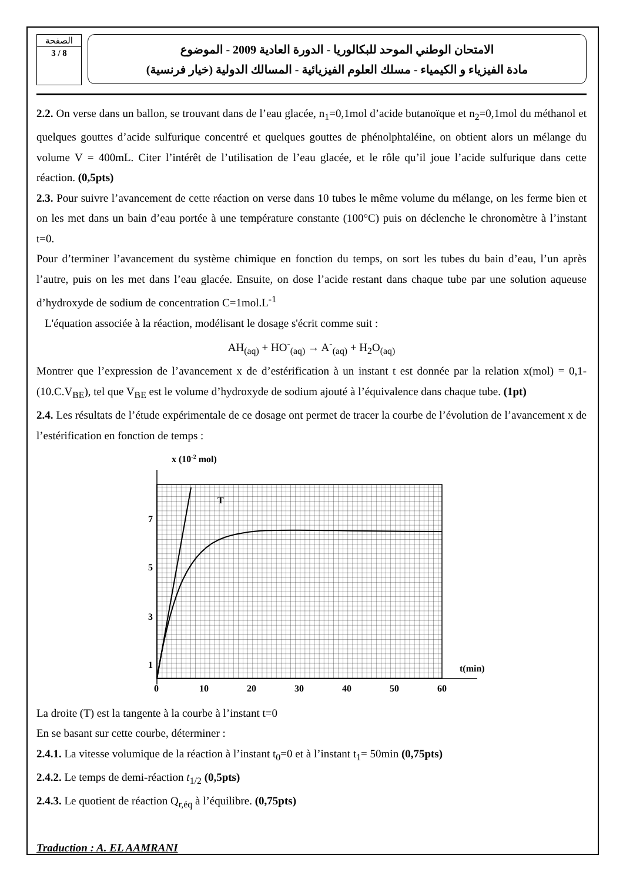الصفحة
3 / 8
الامتحان الوطني الموحد للبكالوريا - الدورة العادية 2009 - الموضوع
مادة الفيزياء و الكيمياء - مسلك العلوم الفيزيائية - المسالك الدولية (خيار فرنسية)
2.2. On verse dans un ballon, se trouvant dans de l’eau glacée, n<sub>1</sub>=0,1mol d’acide butanoïque et n<sub>2</sub>=0,1mol du méthanol et quelques gouttes d’acide sulfurique concentré et quelques gouttes de phénolphtaléine, on obtient alors un mélange du volume V = 400mL. Citer l’intérêt de l’utilisation de l’eau glacée, et le rôle qu’il joue l’acide sulfurique dans cette réaction. (0,5pts)
2.3. Pour suivre l’avancement de cette réaction on verse dans 10 tubes le même volume du mélange, on les ferme bien et on les met dans un bain d’eau portée à une température constante (100°C) puis on déclenche le chronomètre à l’instant t=0.
Pour d’terminer l’avancement du système chimique en fonction du temps, on sort les tubes du bain d’eau, l’un après l’autre, puis on les met dans l’eau glacée. Ensuite, on dose l’acide restant dans chaque tube par une solution aqueuse d’hydroxyde de sodium de concentration C=1mol.L<sup>-1</sup>
L'équation associée à la réaction, modélisant le dosage s'écrit comme suit :
AH<sub>(aq)</sub> + HO<sup>-</sup><sub>(aq)</sub> → A<sup>-</sup><sub>(aq)</sub> + H<sub>2</sub>O<sub>(aq)</sub>
Montrer que l’expression de l’avancement x de d’estérification à un instant t est donnée par la relation x(mol) = 0,1-(10.C.V<sub>BE</sub>), tel que V<sub>BE</sub> est le volume d’hydroxyde de sodium ajouté à l’équivalence dans chaque tube. (1pt)
2.4. Les résultats de l’étude expérimentale de ce dosage ont permet de tracer la courbe de l’évolution de l’avancement x de l’estérification en fonction de temps :
x (10-2 mol)
T
7
5
3
1
t(min)
0
10
20
30
40
50
60
La droite (T) est la tangente à la courbe à l’instant t=0
En se basant sur cette courbe, déterminer :
2.4.1. La vitesse volumique de la réaction à l’instant t<sub>0</sub>=0 et à l’instant t<sub>1</sub>= 50min (0,75pts)
2.4.2. Le temps de demi-réaction t<sub>1/2</sub> (0,5pts)
2.4.3. Le quotient de réaction Q<sub>r,éq</sub> à l’équilibre. (0,75pts)
Traduction : A. EL AAMRANI